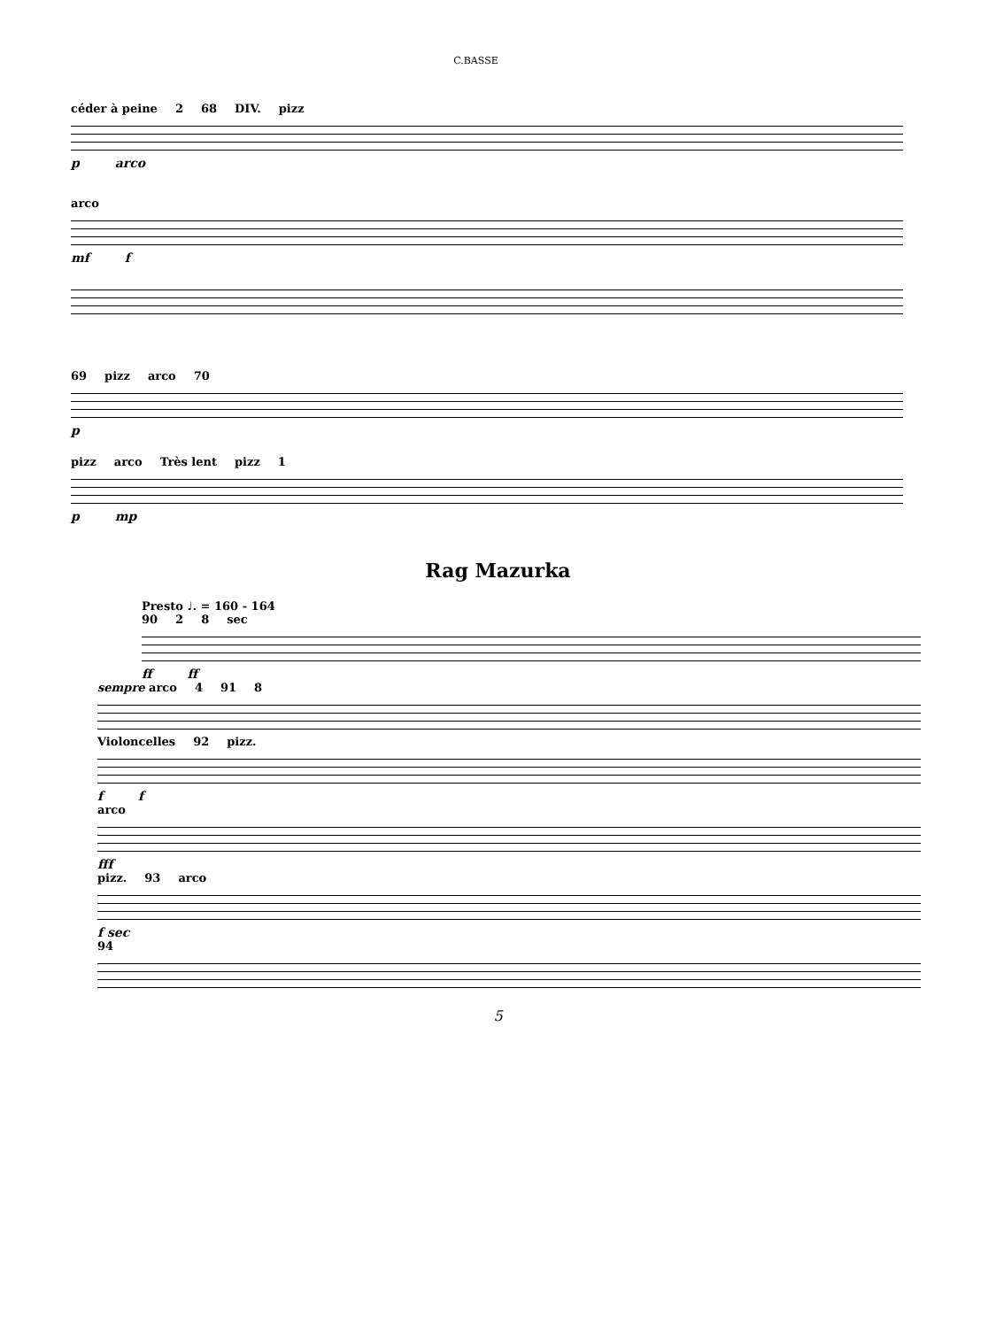C.BASSE
céder à peine 2 68 DIV. pizz
p arco
arco
mf f
69 pizz arco 70
p
pizz arco Très lent pizz 1
p mp
Rag Mazurka
Presto ♩. = 160 - 164
90 2 8 sec
ff ff
sempre arco 4 91 8
Violoncelles 92 pizz.
f f
arco
fff
pizz. 93 arco
f sec
94
5